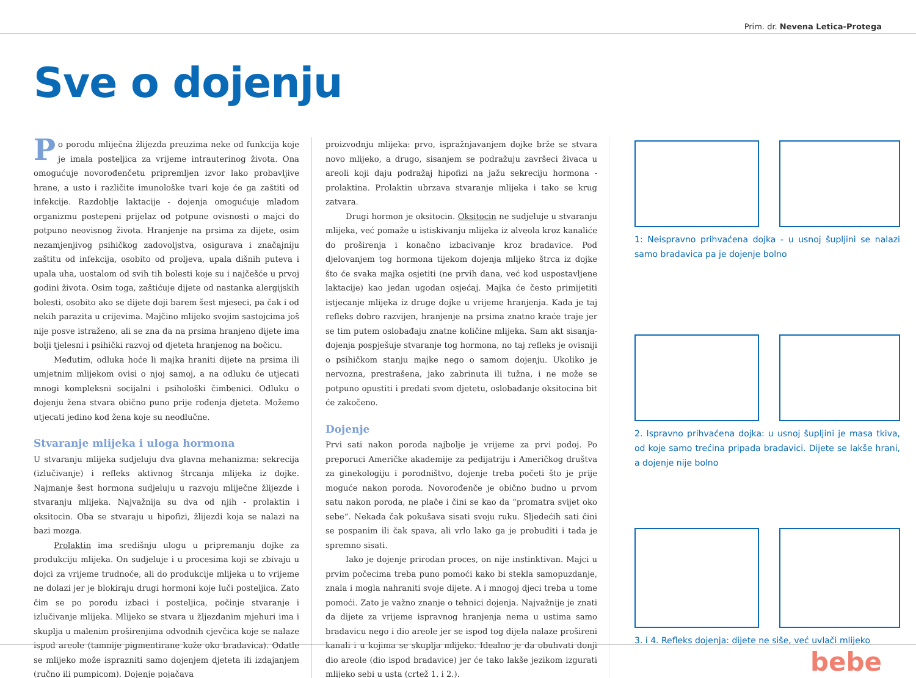Prim. dr. Nevena Letica-Protega
Sve o dojenju
Po porodu mliječna žlijezda preuzima neke od funkcija koje je imala posteljica za vrijeme intrauterinog života. Ona omogućuje novorođenčetu pripremljen izvor lako probavljive hrane, a usto i različite imunološke tvari koje će ga zaštiti od infekcije. Razdoblje laktacije - dojenja omogućuje mladom organizmu postepeni prijelaz od potpune ovisnosti o majci do potpuno neovisnog života. Hranjenje na prsima za dijete, osim nezamjenjivog psihičkog zadovoljstva, osigurava i značajniju zaštitu od infekcija, osobito od proljeva, upala dišnih puteva i upala uha, uostalom od svih tih bolesti koje su i najčešće u prvoj godini života. Osim toga, zaštićuje dijete od nastanka alergijskih bolesti, osobito ako se dijete doji barem šest mjeseci, pa čak i od nekih parazita u crijevima. Majčino mlijeko svojim sastojcima još nije posve istraženo, ali se zna da na prsima hranjeno dijete ima bolji tjelesni i psihički razvoj od djeteta hranjenog na bočicu.
Međutim, odluka hoće li majka hraniti dijete na prsima ili umjetnim mlijekom ovisi o njoj samoj, a na odluku će utjecati mnogi kompleksni socijalni i psihološki čimbenici. Odluku o dojenju žena stvara obično puno prije rođenja djeteta. Možemo utjecati jedino kod žena koje su neodlučne.
Stvaranje mlijeka i uloga hormona
U stvaranju mlijeka sudjeluju dva glavna mehanizma: sekrecija (izlučivanje) i refleks aktivnog štrcanja mlijeka iz dojke. Najmanje šest hormona sudjeluju u razvoju mliječne žlijezde i stvaranju mlijeka. Najvažnija su dva od njih - prolaktin i oksitocin. Oba se stvaraju u hipofizi, žlijezdi koja se nalazi na bazi mozga.
Prolaktin ima središnju ulogu u pripremanju dojke za produkciju mlijeka. On sudjeluje i u procesima koji se zbivaju u dojci za vrijeme trudnoće, ali do produkcije mlijeka u to vrijeme ne dolazi jer je blokiraju drugi hormoni koje luči posteljica. Zato čim se po porodu izbaci i posteljica, počinje stvaranje i izlučivanje mlijeka. Mlijeko se stvara u žljezdanim mjehuri ima i skuplja u malenim proširenjima odvodnih cjevčica koje se nalaze ispod areole (tamnije pigmentirane kože oko bradavica). Odatle se mlijeko može isprazniti samo dojenjem djeteta ili izdajanjem (ručno ili pumpicom). Dojenje pojačava
proizvodnju mlijeka: prvo, ispražnjavanjem dojke brže se stvara novo mlijeko, a drugo, sisanjem se podražuju završeci živaca u areoli koji daju podražaj hipofizi na jažu sekreciju hormona - prolaktina. Prolaktin ubrzava stvaranje mlijeka i tako se krug zatvara.
Drugi hormon je oksitocin. Oksitocin ne sudjeluje u stvaranju mlijeka, već pomaže u istiskivanju mlijeka iz alveola kroz kanaliće do proširenja i konačno izbacivanje kroz bradavice. Pod djelovanjem tog hormona tijekom dojenja mlijeko štrca iz dojke što će svaka majka osjetiti (ne prvih dana, već kod uspostavljene laktacije) kao jedan ugodan osjećaj. Majka će često primijetiti istjecanje mlijeka iz druge dojke u vrijeme hranjenja. Kada je taj refleks dobro razvijen, hranjenje na prsima znatno kraće traje jer se tim putem oslobađaju znatne količine mlijeka. Sam akt sisanja-dojenja pospješuje stvaranje tog hormona, no taj refleks je ovisniji o psihičkom stanju majke nego o samom dojenju. Ukoliko je nervozna, prestrašena, jako zabrinuta ili tužna, i ne može se potpuno opustiti i predati svom djetetu, oslobađanje oksitocina bit će zakočeno.
Dojenje
Prvi sati nakon poroda najbolje je vrijeme za prvi podoj. Po preporuci Američke akademije za pedijatriju i Američkog društva za ginekologiju i porodništvo, dojenje treba početi što je prije moguće nakon poroda. Novorođenče je obično budno u prvom satu nakon poroda, ne plače i čini se kao da “promatra svijet oko sebe“. Nekada čak pokušava sisati svoju ruku. Sljedećih sati čini se pospanim ili čak spava, ali vrlo lako ga je probuditi i tada je spremno sisati.
Iako je dojenje prirodan proces, on nije instinktivan. Majci u prvim počecima treba puno pomoći kako bi stekla samopuzdanje, znala i mogla nahraniti svoje dijete. A i mnogoj djeci treba u tome pomoći. Zato je važno znanje o tehnici dojenja. Najvažnije je znati da dijete za vrijeme ispravnog hranjenja nema u ustima samo bradavicu nego i dio areole jer se ispod tog dijela nalaze prošireni kanali i u kojima se skuplja mlijeko. Idealno je da obuhvati donji dio areole (dio ispod bradavice) jer će tako lakše jezikom izgurati mlijeko sebi u usta (crtež 1. i 2.).
1: Neispravno prihvaćena dojka - u usnoj šupljini se nalazi samo bradavica pa je dojenje bolno
2. Ispravno prihvaćena dojka: u usnoj šupljini je masa tkiva, od koje samo trećina pripada bradavici. Dijete se lakše hrani, a dojenje nije bolno
3. i 4. Refleks dojenja: dijete ne siše, već uvlači mlijeko
bebe